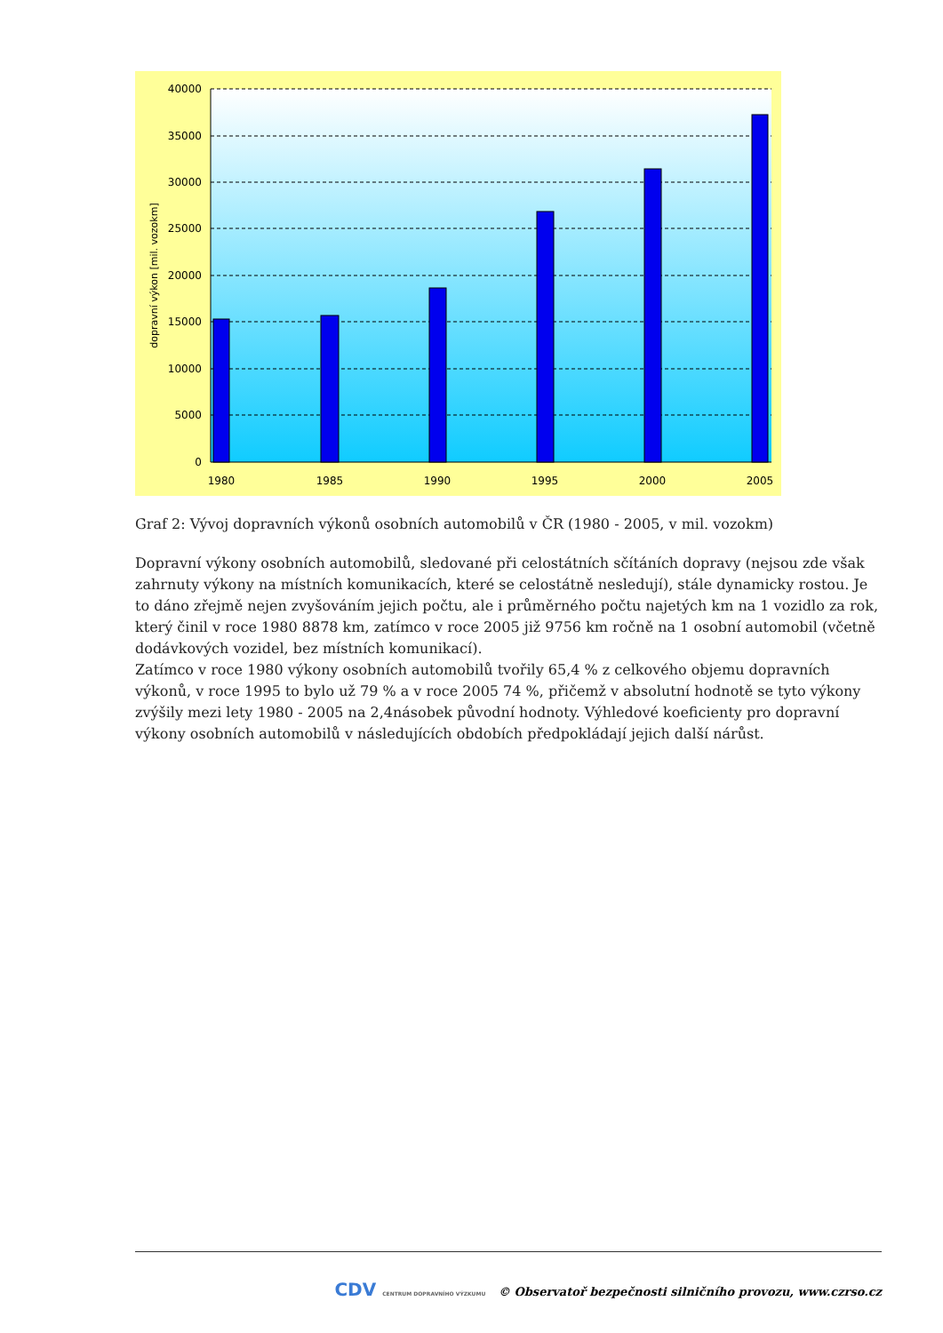40000
35000
30000
25000
20000
15000
10000
5000
0
1980
1985
1990
1995
2000
2005
dopravní výkon [mil. vozokm]
Graf 2: Vývoj dopravních výkonů osobních automobilů v ČR (1980 - 2005, v mil. vozokm)
Dopravní výkony osobních automobilů, sledované při celostátních sčítáních dopravy (nejsou zde však zahrnuty výkony na místních komunikacích, které se celostátně nesledují), stále dynamicky rostou. Je to dáno zřejmě nejen zvyšováním jejich počtu, ale i průměrného počtu najetých km na 1 vozidlo za rok, který činil v roce 1980 8878 km, zatímco v roce 2005 již 9756 km ročně na 1 osobní automobil (včetně dodávkových vozidel, bez místních komunikací).
Zatímco v roce 1980 výkony osobních automobilů tvořily 65,4 % z celkového objemu dopravních výkonů, v roce 1995 to bylo už 79 % a v roce 2005 74 %, přičemž v absolutní hodnotě se tyto výkony zvýšily mezi lety 1980 - 2005 na 2,4násobek původní hodnoty. Výhledové koeficienty pro dopravní výkony osobních automobilů v následujících obdobích předpokládají jejich další nárůst.
CDV CENTRUM DOPRAVNÍHO VÝZKUMU © Observatoř bezpečnosti silničního provozu, www.czrso.cz